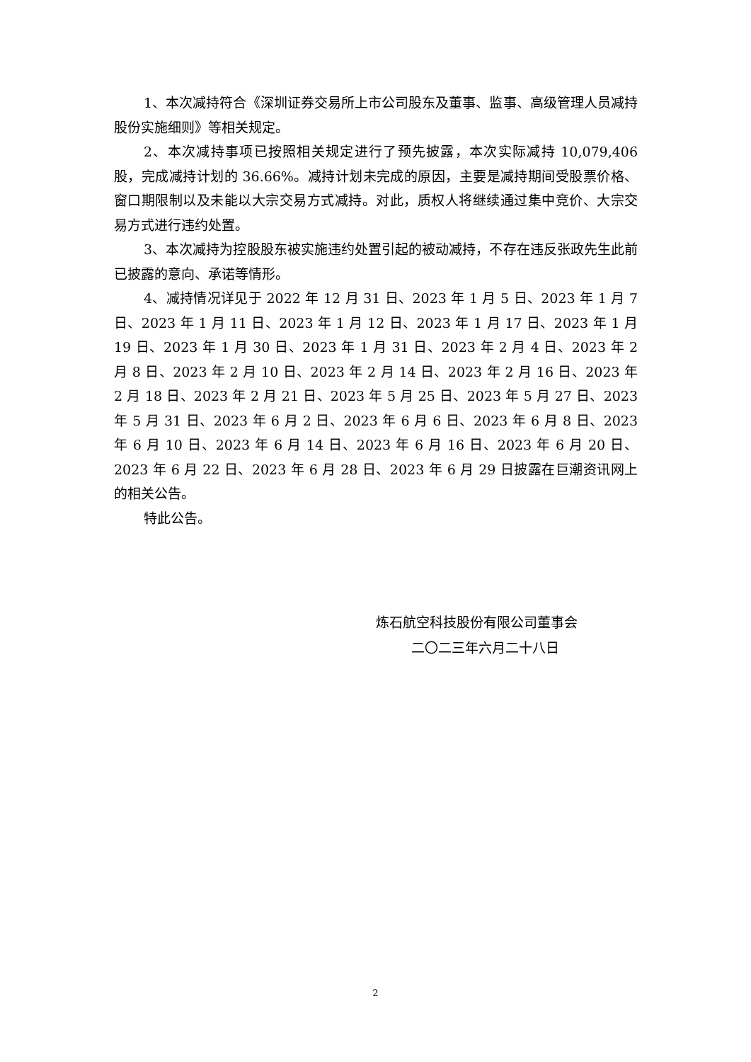1、本次减持符合《深圳证券交易所上市公司股东及董事、监事、高级管理人员减持股份实施细则》等相关规定。
2、本次减持事项已按照相关规定进行了预先披露，本次实际减持 10,079,406 股，完成减持计划的 36.66%。减持计划未完成的原因，主要是减持期间受股票价格、窗口期限制以及未能以大宗交易方式减持。对此，质权人将继续通过集中竞价、大宗交易方式进行违约处置。
3、本次减持为控股股东被实施违约处置引起的被动减持，不存在违反张政先生此前已披露的意向、承诺等情形。
4、减持情况详见于 2022 年 12 月 31 日、2023 年 1 月 5 日、2023 年 1 月 7 日、2023 年 1 月 11 日、2023 年 1 月 12 日、2023 年 1 月 17 日、2023 年 1 月 19 日、2023 年 1 月 30 日、2023 年 1 月 31 日、2023 年 2 月 4 日、2023 年 2 月 8 日、2023 年 2 月 10 日、2023 年 2 月 14 日、2023 年 2 月 16 日、2023 年 2 月 18 日、2023 年 2 月 21 日、2023 年 5 月 25 日、2023 年 5 月 27 日、2023 年 5 月 31 日、2023 年 6 月 2 日、2023 年 6 月 6 日、2023 年 6 月 8 日、2023 年 6 月 10 日、2023 年 6 月 14 日、2023 年 6 月 16 日、2023 年 6 月 20 日、2023 年 6 月 22 日、2023 年 6 月 28 日、2023 年 6 月 29 日披露在巨潮资讯网上的相关公告。
特此公告。
炼石航空科技股份有限公司董事会
二〇二三年六月二十八日
2